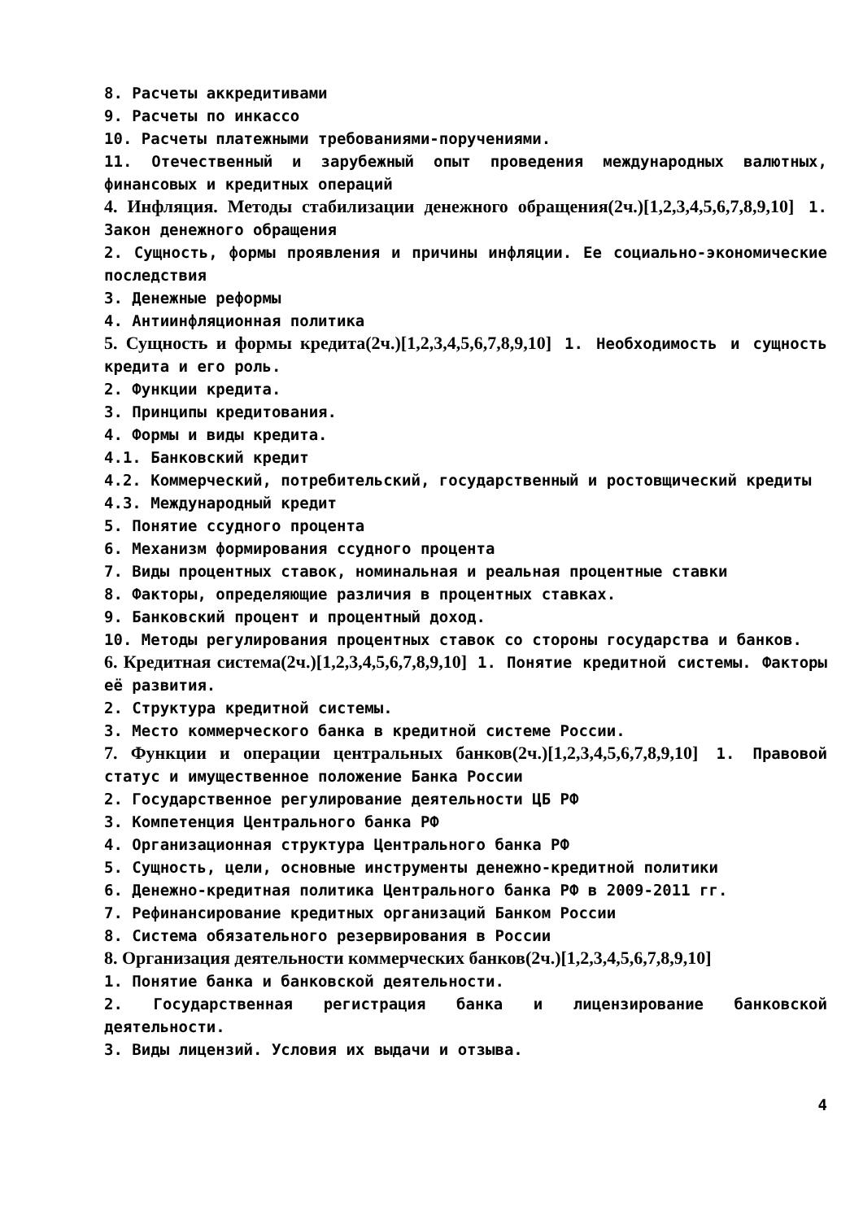8. Расчеты аккредитивами
9. Расчеты по инкассо
10. Расчеты платежными требованиями-поручениями.
11. Отечественный и зарубежный опыт проведения международных валютных, финансовых и кредитных операций
4. Инфляция. Методы стабилизации денежного обращения(2ч.)[1,2,3,4,5,6,7,8,9,10] 1. Закон денежного обращения
2. Сущность, формы проявления и причины инфляции. Ее социально-экономические последствия
3. Денежные реформы
4. Антиинфляционная политика
5. Сущность и формы кредита(2ч.)[1,2,3,4,5,6,7,8,9,10] 1. Необходимость и сущность кредита и его роль.
2. Функции кредита.
3. Принципы кредитования.
4. Формы и виды кредита.
4.1. Банковский кредит
4.2. Коммерческий, потребительский, государственный и ростовщический кредиты
4.3. Международный кредит
5. Понятие ссудного процента
6. Механизм формирования ссудного процента
7. Виды процентных ставок, номинальная и реальная процентные ставки
8. Факторы, определяющие различия в процентных ставках.
9. Банковский процент и процентный доход.
10. Методы регулирования процентных ставок со стороны государства и банков.
6. Кредитная система(2ч.)[1,2,3,4,5,6,7,8,9,10] 1. Понятие кредитной системы. Факторы её развития.
2. Структура кредитной системы.
3. Место коммерческого банка в кредитной системе России.
7. Функции и операции центральных банков(2ч.)[1,2,3,4,5,6,7,8,9,10] 1. Правовой статус и имущественное положение Банка России
2. Государственное регулирование деятельности ЦБ РФ
3. Компетенция Центрального банка РФ
4. Организационная структура Центрального банка РФ
5. Сущность, цели, основные инструменты денежно-кредитной политики
6. Денежно-кредитная политика Центрального банка РФ в 2009-2011 гг.
7. Рефинансирование кредитных организаций Банком России
8. Система обязательного резервирования в России
8. Организация деятельности коммерческих банков(2ч.)[1,2,3,4,5,6,7,8,9,10]
1. Понятие банка и банковской деятельности.
2. Государственная регистрация банка и лицензирование банковской деятельности.
3. Виды лицензий. Условия их выдачи и отзыва.
4